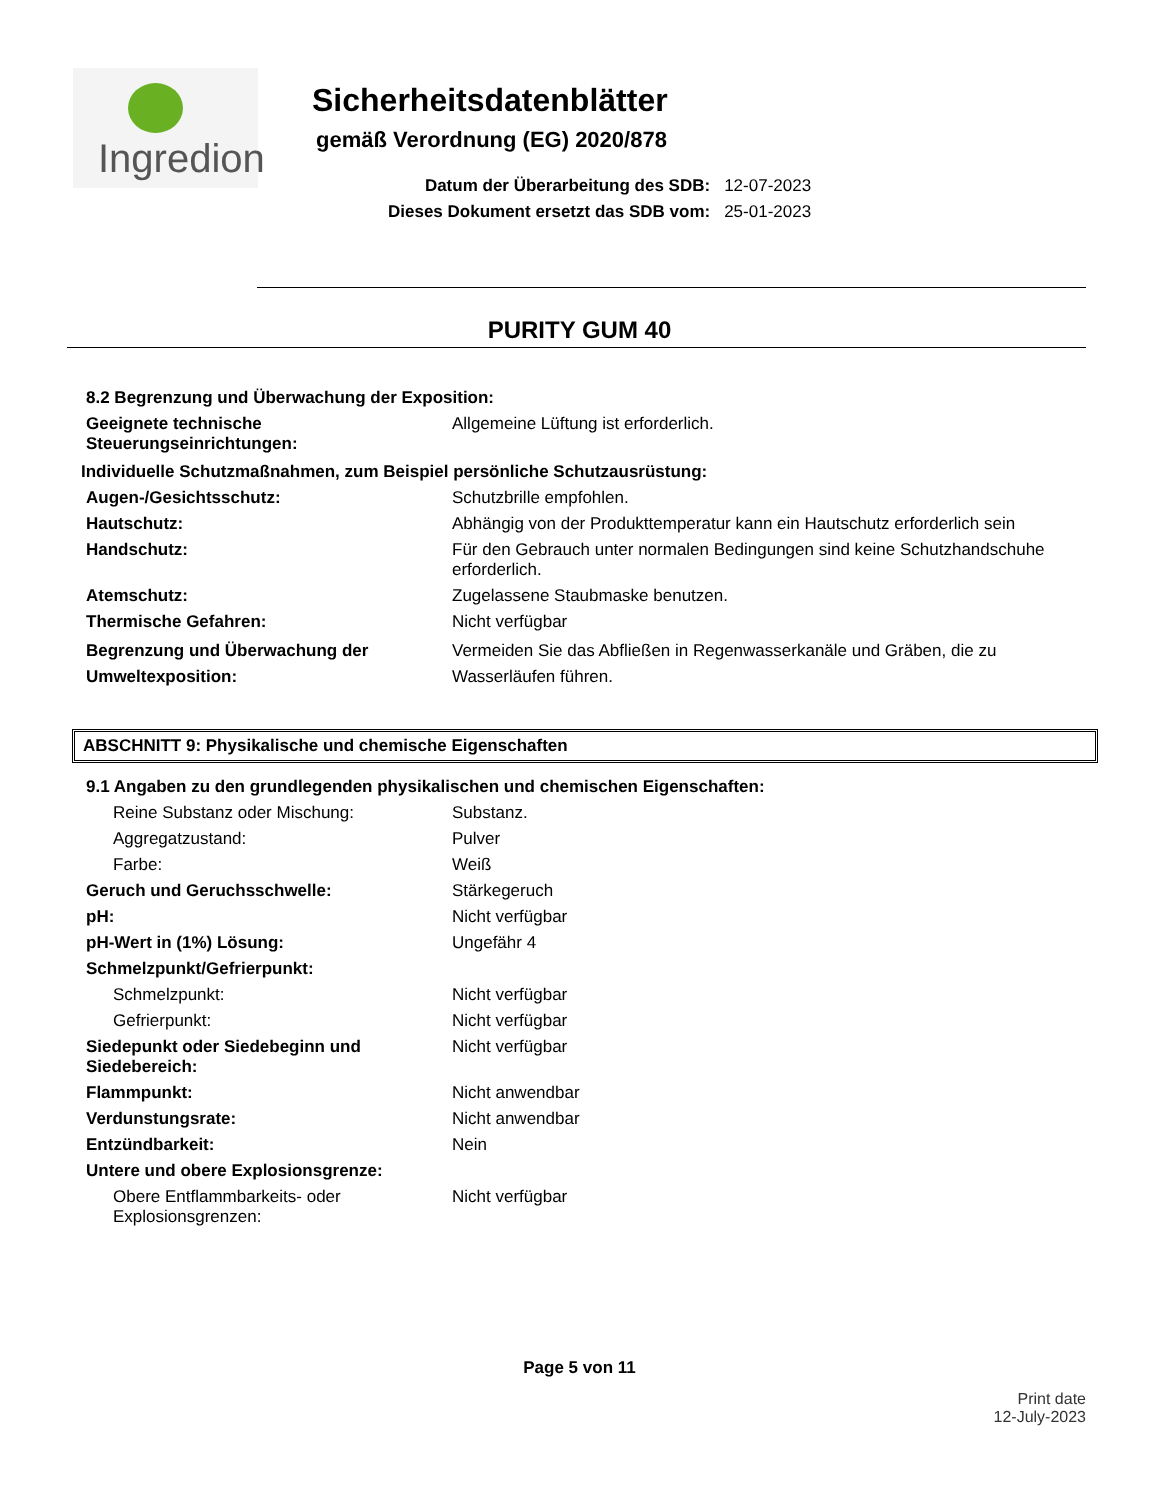Ingredion
Sicherheitsdatenblätter
gemäß Verordnung (EG) 2020/878
| Datum der Überarbeitung des SDB: | 12-07-2023 |
| Dieses Dokument ersetzt das SDB vom: | 25-01-2023 |
PURITY GUM 40
8.2 Begrenzung und Überwachung der Exposition:
Geeignete technische Steuerungseinrichtungen:
Allgemeine Lüftung ist erforderlich.
Individuelle Schutzmaßnahmen, zum Beispiel persönliche Schutzausrüstung:
Augen-/Gesichtsschutz: Schutzbrille empfohlen.
Hautschutz: Abhängig von der Produkttemperatur kann ein Hautschutz erforderlich sein
Handschutz: Für den Gebrauch unter normalen Bedingungen sind keine Schutzhandschuhe erforderlich.
Atemschutz: Zugelassene Staubmaske benutzen.
Thermische Gefahren: Nicht verfügbar
Begrenzung und Überwachung der Umweltexposition:
Vermeiden Sie das Abfließen in Regenwasserkanäle und Gräben, die zu Wasserläufen führen.
ABSCHNITT 9: Physikalische und chemische Eigenschaften
9.1 Angaben zu den grundlegenden physikalischen und chemischen Eigenschaften:
Reine Substanz oder Mischung: Substanz.
Aggregatzustand: Pulver
Farbe: Weiß
Geruch und Geruchsschwelle: Stärkegeruch
pH: Nicht verfügbar
pH-Wert in (1%) Lösung: Ungefähr 4
Schmelzpunkt/Gefrierpunkt:
Schmelzpunkt: Nicht verfügbar
Gefrierpunkt: Nicht verfügbar
Siedepunkt oder Siedebeginn und Siedebereich:
Nicht verfügbar
Flammpunkt: Nicht anwendbar
Verdunstungsrate: Nicht anwendbar
Entzündbarkeit: Nein
Untere und obere Explosionsgrenze:
Obere Entflammbarkeits- oder Explosionsgrenzen:
Nicht verfügbar
Page 5 von 11
Print date
12-July-2023